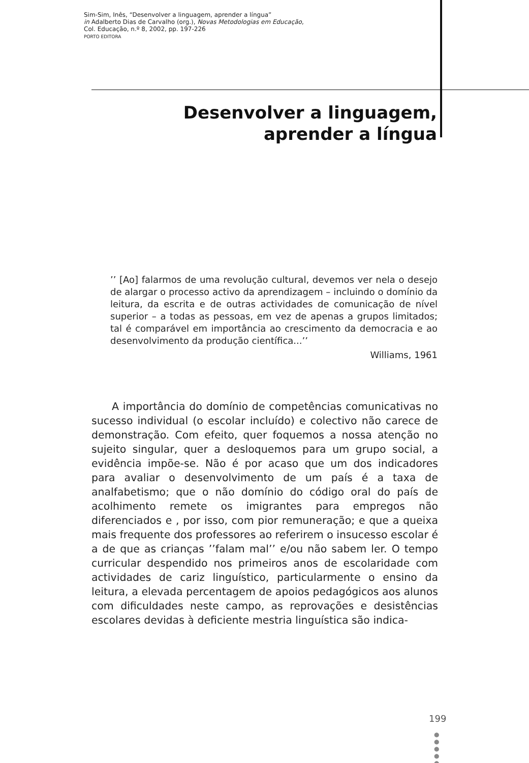Sim-Sim, Inês, “Desenvolver a linguagem, aprender a língua”
in Adalberto Dias de Carvalho (org.), Novas Metodologias em Educação,
Col. Educação, n.º 8, 2002, pp. 197-226
PORTO EDITORA
Desenvolver a linguagem,
aprender a língua
’’ [Ao] falarmos de uma revolução cultural, devemos ver nela o desejo de alargar o processo activo da aprendizagem – incluindo o domínio da leitura, da escrita e de outras actividades de comunicação de nível superior – a todas as pessoas, em vez de apenas a grupos limitados; tal é comparável em importância ao crescimento da democracia e ao desenvolvimento da produção científica...’’
Williams, 1961
A importância do domínio de competências comunicativas no sucesso individual (o escolar incluído) e colectivo não carece de demonstração. Com efeito, quer foquemos a nossa atenção no sujeito singular, quer a desloquemos para um grupo social, a evidência impõe-se. Não é por acaso que um dos indicadores para avaliar o desenvolvimento de um país é a taxa de analfabetismo; que o não domínio do código oral do país de acolhimento remete os imigrantes para empregos não diferenciados e , por isso, com pior remuneração; e que a queixa mais frequente dos professores ao referirem o insucesso escolar é a de que as crianças ’’falam mal’’ e/ou não sabem ler. O tempo curricular despendido nos primeiros anos de escolaridade com actividades de cariz linguístico, particularmente o ensino da leitura, a elevada percentagem de apoios pedagógicos aos alunos com dificuldades neste campo, as reprovações e desistências escolares devidas à deficiente mestria linguística são indica-
199
●
●
●
●
●